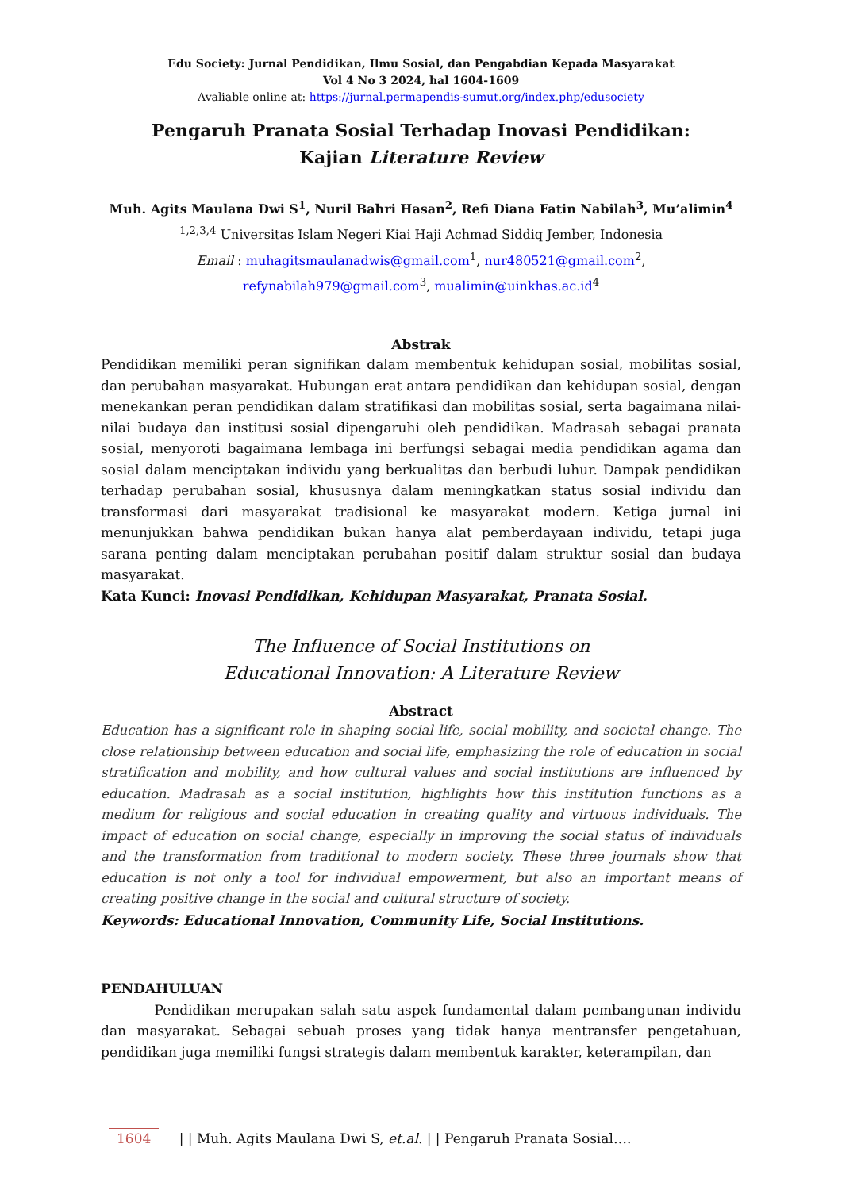Edu Society: Jurnal Pendidikan, Ilmu Sosial, dan Pengabdian Kepada Masyarakat
Vol 4 No 3 2024, hal 1604-1609
Avaliable online at: https://jurnal.permapendis-sumut.org/index.php/edusociety
Pengaruh Pranata Sosial Terhadap Inovasi Pendidikan:
Kajian Literature Review
Muh. Agits Maulana Dwi S<sup>1</sup>, Nuril Bahri Hasan<sup>2</sup>, Refi Diana Fatin Nabilah<sup>3</sup>, Mu’alimin<sup>4</sup>
<sup>1,2,3,4</sup> Universitas Islam Negeri Kiai Haji Achmad Siddiq Jember, Indonesia
Email : muhagitsmaulanadwis@gmail.com<sup>1</sup>, nur480521@gmail.com<sup>2</sup>,
refynabilah979@gmail.com<sup>3</sup>, mualimin@uinkhas.ac.id<sup>4</sup>
Abstrak
Pendidikan memiliki peran signifikan dalam membentuk kehidupan sosial, mobilitas sosial, dan perubahan masyarakat. Hubungan erat antara pendidikan dan kehidupan sosial, dengan menekankan peran pendidikan dalam stratifikasi dan mobilitas sosial, serta bagaimana nilai-nilai budaya dan institusi sosial dipengaruhi oleh pendidikan. Madrasah sebagai pranata sosial, menyoroti bagaimana lembaga ini berfungsi sebagai media pendidikan agama dan sosial dalam menciptakan individu yang berkualitas dan berbudi luhur. Dampak pendidikan terhadap perubahan sosial, khususnya dalam meningkatkan status sosial individu dan transformasi dari masyarakat tradisional ke masyarakat modern. Ketiga jurnal ini menunjukkan bahwa pendidikan bukan hanya alat pemberdayaan individu, tetapi juga sarana penting dalam menciptakan perubahan positif dalam struktur sosial dan budaya masyarakat.
Kata Kunci: Inovasi Pendidikan, Kehidupan Masyarakat, Pranata Sosial.
The Influence of Social Institutions on
Educational Innovation: A Literature Review
Abstract
Education has a significant role in shaping social life, social mobility, and societal change. The close relationship between education and social life, emphasizing the role of education in social stratification and mobility, and how cultural values and social institutions are influenced by education. Madrasah as a social institution, highlights how this institution functions as a medium for religious and social education in creating quality and virtuous individuals. The impact of education on social change, especially in improving the social status of individuals and the transformation from traditional to modern society. These three journals show that education is not only a tool for individual empowerment, but also an important means of creating positive change in the social and cultural structure of society.
Keywords: Educational Innovation, Community Life, Social Institutions.
PENDAHULUAN
Pendidikan merupakan salah satu aspek fundamental dalam pembangunan individu dan masyarakat. Sebagai sebuah proses yang tidak hanya mentransfer pengetahuan, pendidikan juga memiliki fungsi strategis dalam membentuk karakter, keterampilan, dan
1604 | | Muh. Agits Maulana Dwi S, et.al. | | Pengaruh Pranata Sosial….